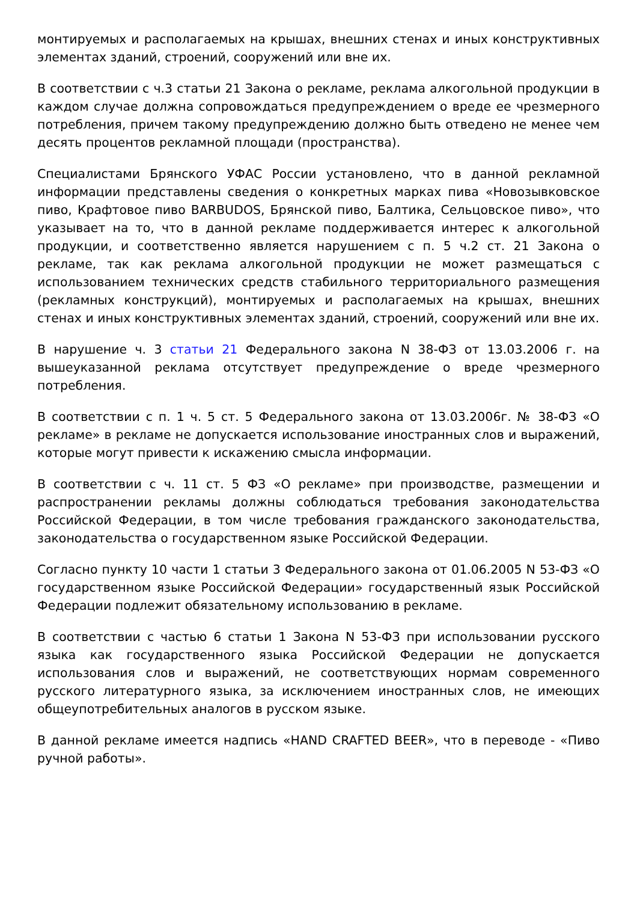монтируемых и располагаемых на крышах, внешних стенах и иных конструктивных элементах зданий, строений, сооружений или вне их.
В соответствии с ч.3 статьи 21 Закона о рекламе, реклама алкогольной продукции в каждом случае должна сопровождаться предупреждением о вреде ее чрезмерного потребления, причем такому предупреждению должно быть отведено не менее чем десять процентов рекламной площади (пространства).
Специалистами Брянского УФАС России установлено, что в данной рекламной информации представлены сведения о конкретных марках пива «Новозывковское пиво, Крафтовое пиво BARBUDOS, Брянской пиво, Балтика, Сельцовское пиво», что указывает на то, что в данной рекламе поддерживается интерес к алкогольной продукции, и соответственно является нарушением с п. 5 ч.2 ст. 21 Закона о рекламе, так как реклама алкогольной продукции не может размещаться с использованием технических средств стабильного территориального размещения (рекламных конструкций), монтируемых и располагаемых на крышах, внешних стенах и иных конструктивных элементах зданий, строений, сооружений или вне их.
В нарушение ч. 3 статьи 21 Федерального закона N 38-ФЗ от 13.03.2006 г. на вышеуказанной реклама отсутствует предупреждение о вреде чрезмерного потребления.
В соответствии с п. 1 ч. 5 ст. 5 Федерального закона от 13.03.2006г. № 38-ФЗ «О рекламе» в рекламе не допускается использование иностранных слов и выражений, которые могут привести к искажению смысла информации.
В соответствии с ч. 11 ст. 5 ФЗ «О рекламе» при производстве, размещении и распространении рекламы должны соблюдаться требования законодательства Российской Федерации, в том числе требования гражданского законодательства, законодательства о государственном языке Российской Федерации.
Согласно пункту 10 части 1 статьи 3 Федерального закона от 01.06.2005 N 53-ФЗ «О государственном языке Российской Федерации» государственный язык Российской Федерации подлежит обязательному использованию в рекламе.
В соответствии с частью 6 статьи 1 Закона N 53-ФЗ при использовании русского языка как государственного языка Российской Федерации не допускается использования слов и выражений, не соответствующих нормам современного русского литературного языка, за исключением иностранных слов, не имеющих общеупотребительных аналогов в русском языке.
В данной рекламе имеется надпись «HAND CRAFTED BEER», что в переводе - «Пиво ручной работы».